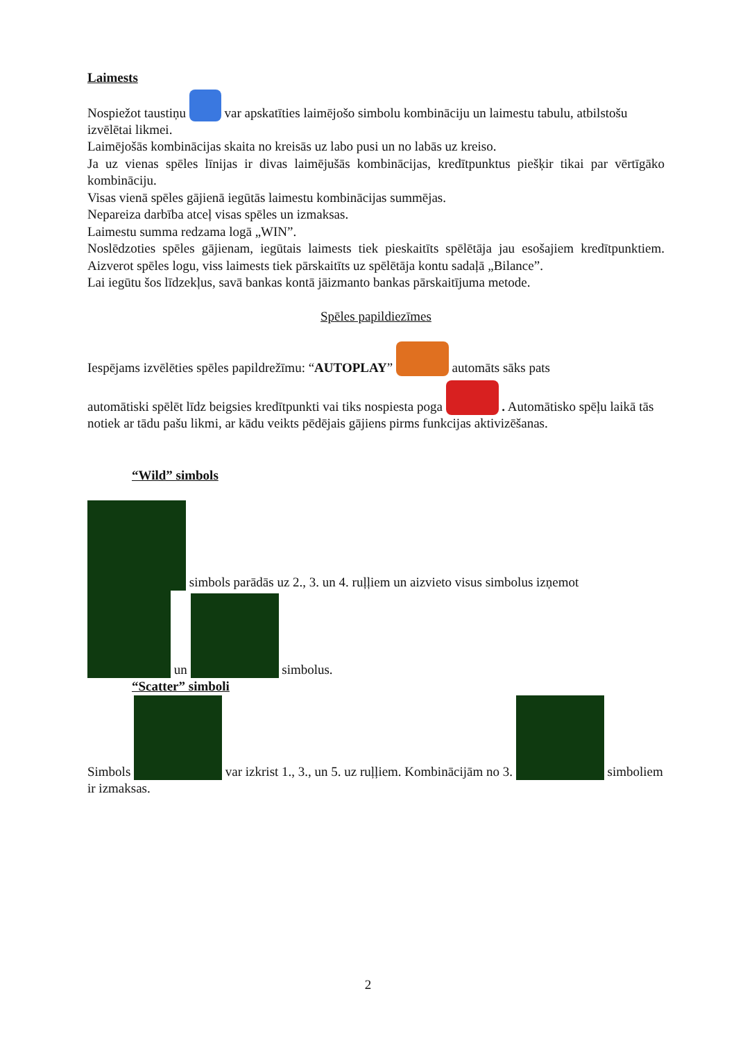Laimests
Nospiežot taustiņu var apskatīties laimējošo simbolu kombināciju un laimestu tabulu, atbilstošu izvēlētai likmei.
Laimējošās kombinācijas skaita no kreisās uz labo pusi un no labās uz kreiso.
Ja uz vienas spēles līnijas ir divas laimējušās kombinācijas, kredītpunktus piešķir tikai par vērtīgāko kombināciju.
Visas vienā spēles gājienā iegūtās laimestu kombinācijas summējas.
Nepareiza darbība atceļ visas spēles un izmaksas.
Laimestu summa redzama logā „WIN”.
Noslēdzoties spēles gājienam, iegūtais laimests tiek pieskaitīts spēlētāja jau esošajiem kredītpunktiem. Aizverot spēles logu, viss laimests tiek pārskaitīts uz spēlētāja kontu sadaļā „Bilance”.
Lai iegūtu šos līdzekļus, savā bankas kontā jāizmanto bankas pārskaitījuma metode.
Spēles papildiezīmes
Iespējams izvēlēties spēles papildrežīmu: “AUTOPLAY” automāts sāks pats
automātiski spēlēt līdz beigsies kredītpunkti vai tiks nospiesta poga . Automātisko spēļu laikā tās notiek ar tādu pašu likmi, ar kādu veikts pēdējais gājiens pirms funkcijas aktivizēšanas.
“Wild” simbols
simbols parādās uz 2., 3. un 4. ruļļiem un aizvieto visus simbolus izņemot
un simbolus.
“Scatter” simboli
Simbols var izkrist 1., 3., un 5. uz ruļļiem. Kombinācijām no 3. simboliem ir izmaksas.
2